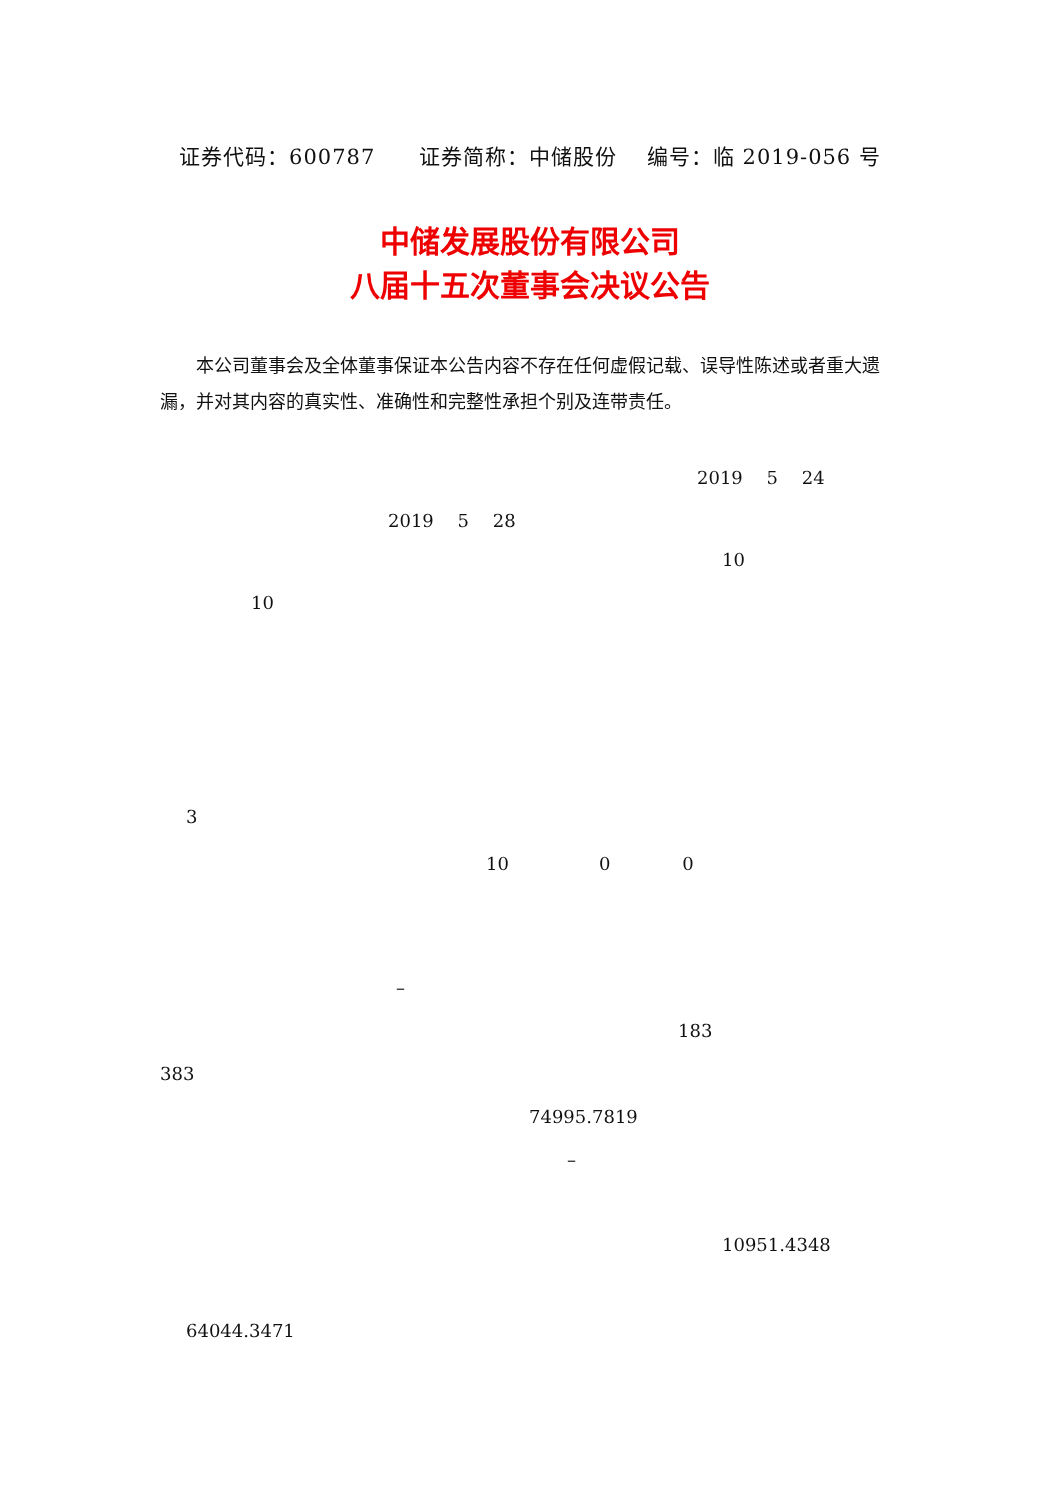证券代码：600787　　证券简称：中储股份　 编号：临 2019-056 号
中储发展股份有限公司
八届十五次董事会决议公告
本公司董事会及全体董事保证本公告内容不存在任何虚假记载、误导性陈述或者重大遗漏，并对其内容的真实性、准确性和完整性承担个别及连带责任。
2019　 5 　24
2019　 5 　28
10
10
3
10　　　　　0　　　　0
–
183
383
74995.7819
–
10951.4348
64044.3471